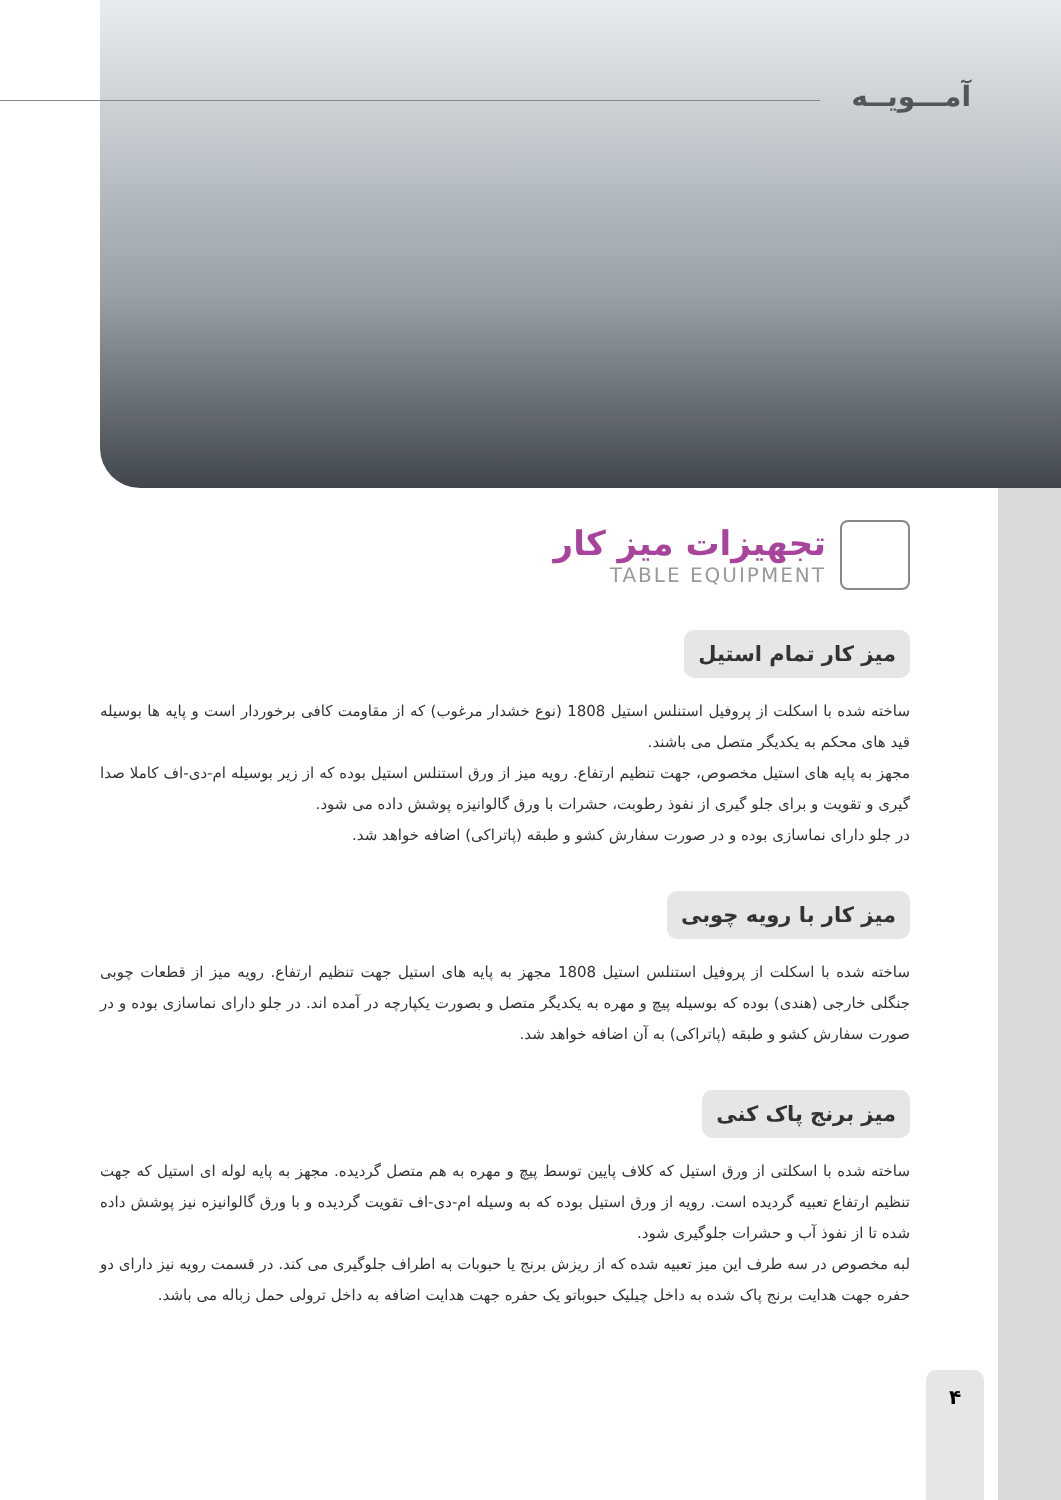آمـــویــه
تجهیزات میز کار
TABLE EQUIPMENT
میز کار تمام استیل
ساخته شده با اسکلت از پروفیل استنلس استیل 1808 (نوع خشدار مرغوب) که از مقاومت کافی برخوردار است و پایه ها بوسیله قید های محکم به یکدیگر متصل می باشند.
مجهز به پایه های استیل مخصوص، جهت تنظیم ارتفاع. رویه میز از ورق استنلس استیل بوده که از زیر بوسیله ام-دی-اف کاملا صدا گیری و تقویت و برای جلو گیری از نفوذ رطوبت، حشرات با ورق گالوانیزه پوشش داده می شود.
در جلو دارای نماسازی بوده و در صورت سفارش کشو و طبقه (پاتراکی) اضافه خواهد شد.
میز کار با رویه چوبی
ساخته شده با اسکلت از پروفیل استنلس استیل 1808 مجهز به پایه های استیل جهت تنظیم ارتفاع. رویه میز از قطعات چوبی جنگلی خارجی (هندی) بوده که بوسیله پیچ و مهره به یکدیگر متصل و بصورت یکپارچه در آمده اند. در جلو دارای نماسازی بوده و در صورت سفارش کشو و طبقه (پاتراکی) به آن اضافه خواهد شد.
میز برنج پاک کنی
ساخته شده با اسکلتی از ورق استیل که کلاف پایین توسط پیچ و مهره به هم متصل گردیده. مجهز به پایه لوله ای استیل که جهت تنظیم ارتفاع تعبیه گردیده است. رویه از ورق استیل بوده که به وسیله ام-دی-اف تقویت گردیده و با ورق گالوانیزه نیز پوشش داده شده تا از نفوذ آب و حشرات جلوگیری شود.
لبه مخصوص در سه طرف این میز تعبیه شده که از ریزش برنج یا حبوبات به اطراف جلوگیری می کند. در قسمت رویه نیز دارای دو حفره جهت هدایت برنج پاک شده به داخل چیلیک حبوباتو یک حفره جهت هدایت اضافه به داخل ترولی حمل زباله می باشد.
۴